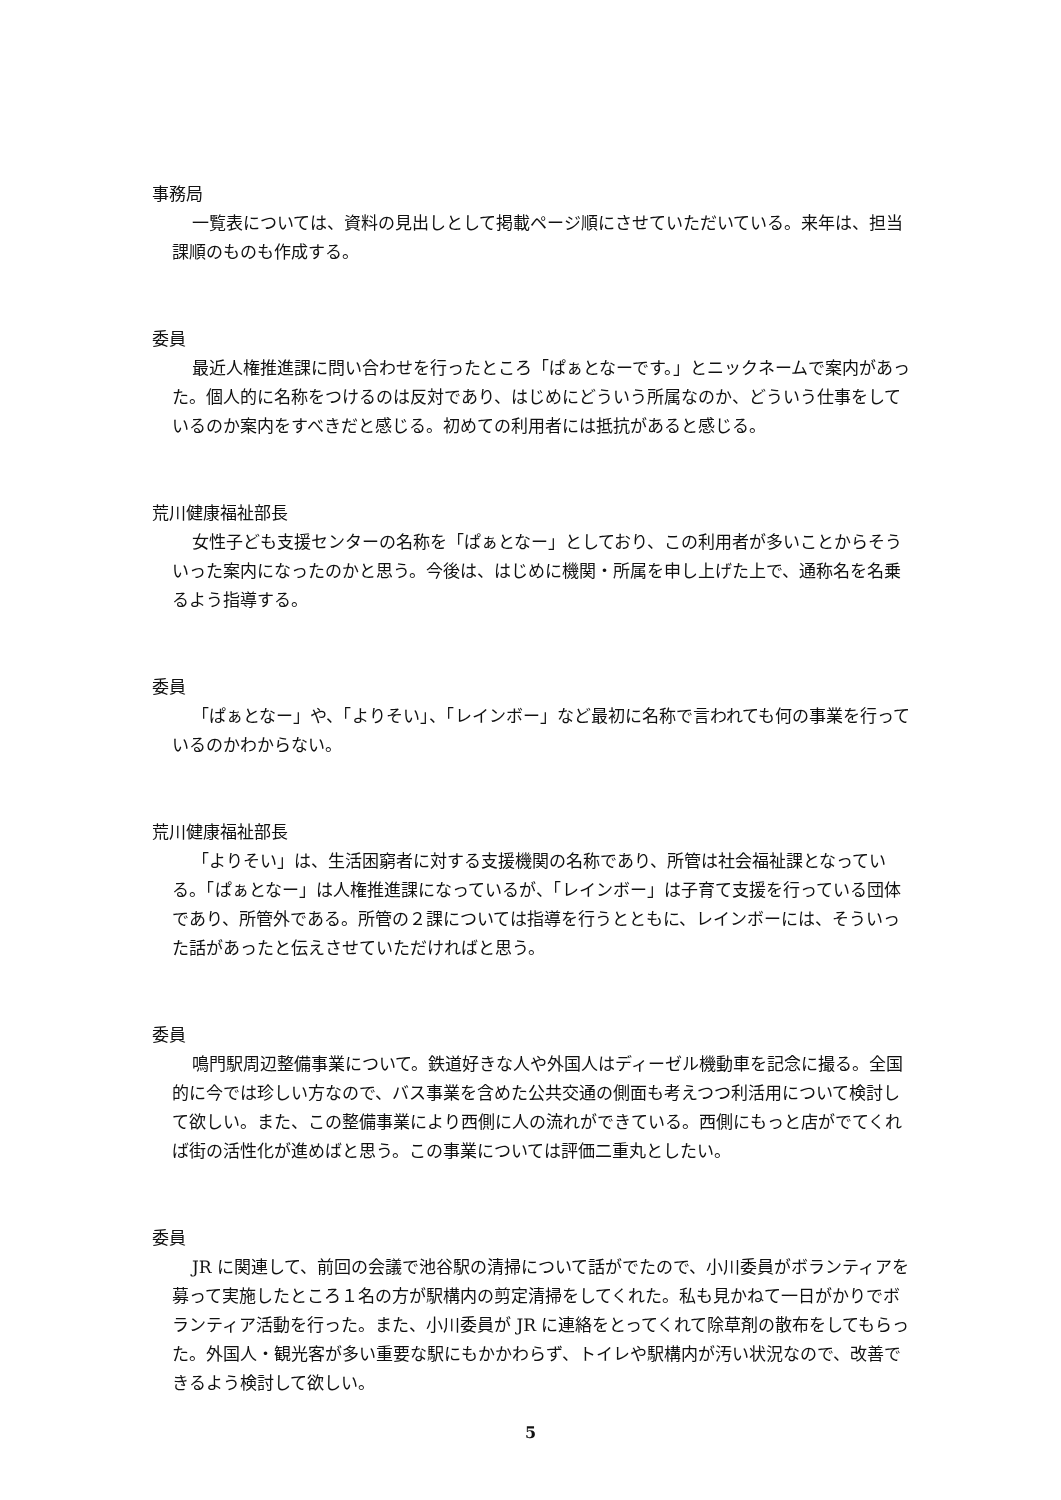事務局
一覧表については、資料の見出しとして掲載ページ順にさせていただいている。来年は、担当課順のものも作成する。
委員
最近人権推進課に問い合わせを行ったところ「ぱぁとなーです。」とニックネームで案内があった。個人的に名称をつけるのは反対であり、はじめにどういう所属なのか、どういう仕事をしているのか案内をすべきだと感じる。初めての利用者には抵抗があると感じる。
荒川健康福祉部長
女性子ども支援センターの名称を「ぱぁとなー」としており、この利用者が多いことからそういった案内になったのかと思う。今後は、はじめに機関・所属を申し上げた上で、通称名を名乗るよう指導する。
委員
「ぱぁとなー」や、「よりそい」、「レインボー」など最初に名称で言われても何の事業を行っているのかわからない。
荒川健康福祉部長
「よりそい」は、生活困窮者に対する支援機関の名称であり、所管は社会福祉課となっている。「ぱぁとなー」は人権推進課になっているが、「レインボー」は子育て支援を行っている団体であり、所管外である。所管の２課については指導を行うとともに、レインボーには、そういった話があったと伝えさせていただければと思う。
委員
鳴門駅周辺整備事業について。鉄道好きな人や外国人はディーゼル機動車を記念に撮る。全国的に今では珍しい方なので、バス事業を含めた公共交通の側面も考えつつ利活用について検討して欲しい。また、この整備事業により西側に人の流れができている。西側にもっと店がでてくれば街の活性化が進めばと思う。この事業については評価二重丸としたい。
委員
JR に関連して、前回の会議で池谷駅の清掃について話がでたので、小川委員がボランティアを募って実施したところ１名の方が駅構内の剪定清掃をしてくれた。私も見かねて一日がかりでボランティア活動を行った。また、小川委員が JR に連絡をとってくれて除草剤の散布をしてもらった。外国人・観光客が多い重要な駅にもかかわらず、トイレや駅構内が汚い状況なので、改善できるよう検討して欲しい。
5